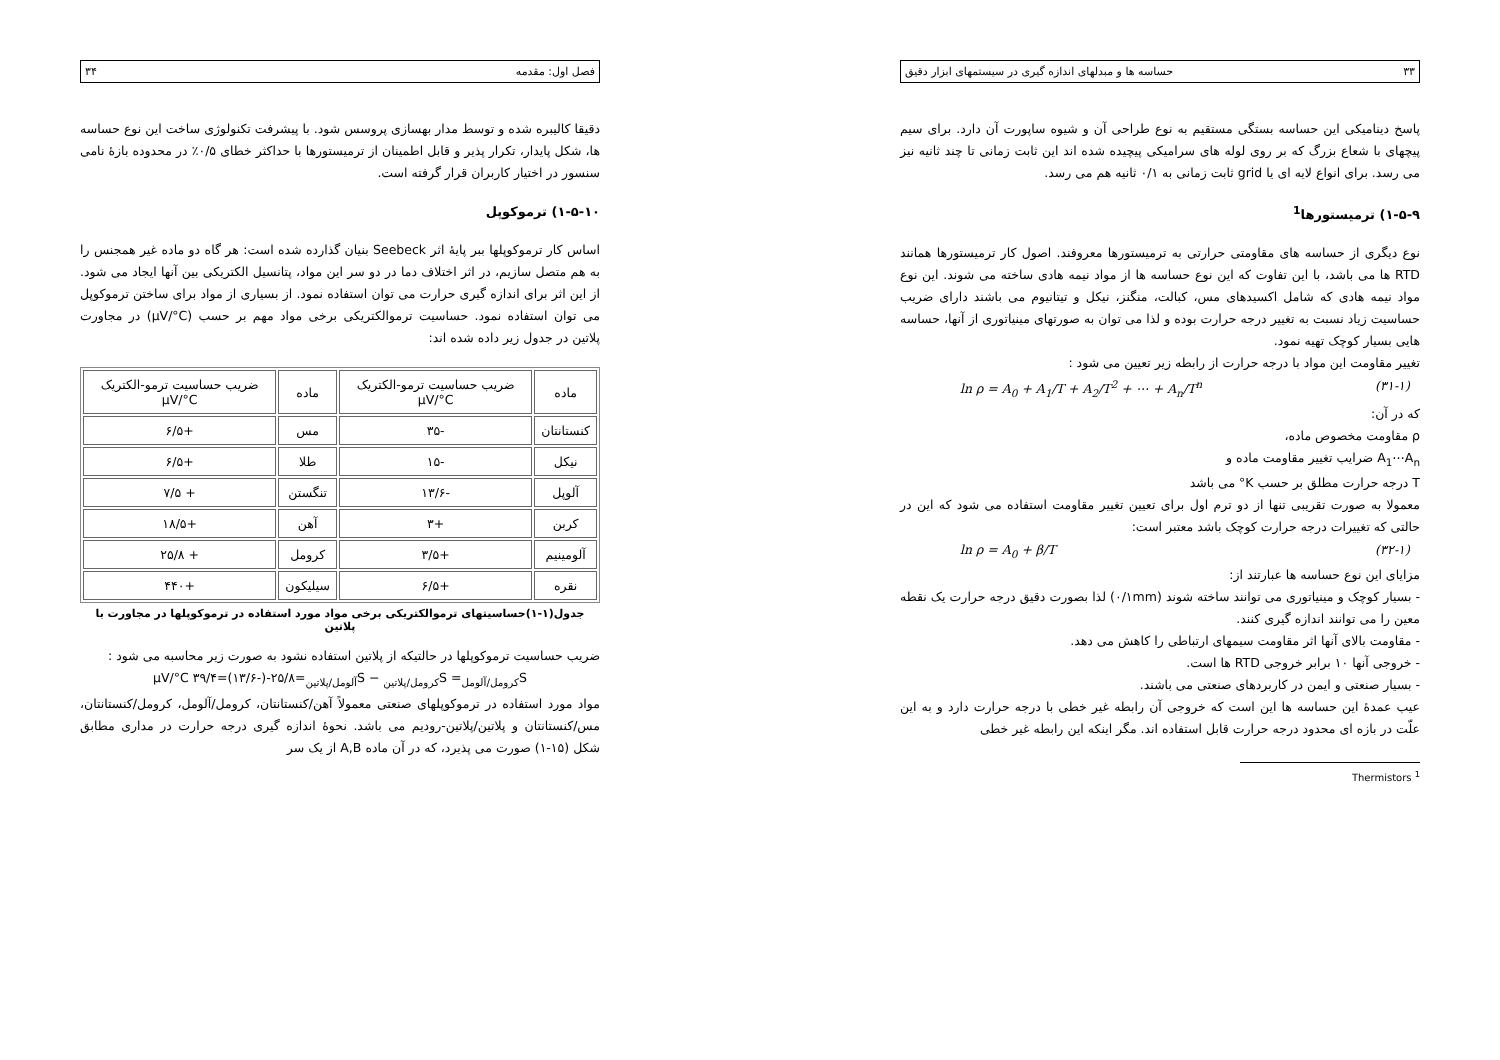۳۳ حساسه ها و مبدلهای اندازه گیری در سیستمهای ابزار دقیق
پاسخ دینامیکی این حساسه بستگی مستقیم به نوع طراحی آن و شیوه ساپورت آن دارد. برای سیم پیچهای با شعاع بزرگ که بر روی لوله های سرامیکی پیچیده شده اند این ثابت زمانی تا چند ثانیه نیز می رسد. برای انواع لایه ای یا grid ثابت زمانی به ۰/۱ ثانیه هم می رسد.
۱-۵-۹) ترمیستورها<sup>1</sup>
نوع دیگری از حساسه های مقاومتی حرارتی به ترمیستورها معروفند. اصول کار ترمیستورها همانند RTD ها می باشد، با این تفاوت که این نوع حساسه ها از مواد نیمه هادی ساخته می شوند. این نوع مواد نیمه هادی که شامل اکسیدهای مس، کبالت، منگنز، نیکل و تیتانیوم می باشند دارای ضریب حساسیت زیاد نسبت به تغییر درجه حرارت بوده و لذا می توان به صورتهای مینیاتوری از آنها، حساسه هایی بسیار کوچک تهیه نمود.
تغییر مقاومت این مواد با درجه حرارت از رابطه زیر تعیین می شود :
ln ρ = A<sub>0</sub> + A<sub>1</sub>/T + A<sub>2</sub>/T<sup>2</sup> + ⋯ + A<sub>n</sub>/T<sup>n</sup> (۳۱-۱)
که در آن:
ρ مقاومت مخصوص ماده،
A<sub>1</sub>⋯A<sub>n</sub> ضرایب تغییر مقاومت ماده و
T درجه حرارت مطلق بر حسب K° می باشد
معمولا به صورت تقریبی تنها از دو ترم اول برای تعیین تغییر مقاومت استفاده می شود که این در حالتی که تغییرات درجه حرارت کوچک باشد معتبر است:
ln ρ = A<sub>0</sub> + β/T (۳۲-۱)
مزایای این نوع حساسه ها عبارتند از:
- بسیار کوچک و مینیاتوری می توانند ساخته شوند (۰/۱mm) لذا بصورت دقیق درجه حرارت یک نقطه معین را می توانند اندازه گیری کنند.
- مقاومت بالای آنها اثر مقاومت سیمهای ارتباطی را کاهش می دهد.
- خروجی آنها ۱۰ برابر خروجی RTD ها است.
- بسیار صنعتی و ایمن در کاربردهای صنعتی می باشند.
عیب عمدهٔ این حساسه ها این است که خروجی آن رابطه غیر خطی با درجه حرارت دارد و به این علّت در بازه ای محدود درجه حرارت قابل استفاده اند. مگر اینکه این رابطه غیر خطی
Thermistors <sup>1</sup>
فصل اول: مقدمه ۳۴
دقیقا کالیبره شده و توسط مدار بهسازی پروسس شود. با پیشرفت تکنولوژی ساخت این نوع حساسه ها، شکل پایدار، تکرار پذیر و قابل اطمینان از ترمیستورها با حداکثر خطای ۰/۵٪ در محدوده بازهٔ نامی سنسور در اختیار کاربران قرار گرفته است.
۱-۵-۱۰) ترموکوپل
اساس کار ترموکوپلها ببر پایهٔ اثر Seebeck بنیان گذارده شده است: هر گاه دو ماده غیر همجنس را به هم متصل سازیم، در اثر اختلاف دما در دو سر این مواد، پتانسیل الکتریکی بین آنها ایجاد می شود. از این اثر برای اندازه گیری حرارت می توان استفاده نمود. از بسیاری از مواد برای ساختن ترموکوپل می توان استفاده نمود. حساسیت ترموالکتریکی برخی مواد مهم بر حسب (μV/°C) در مجاورت پلاتین در جدول زیر داده شده اند:
| ماده | ضریب حساسیت ترمو-الکتریک μV/°C | ماده | ضریب حساسیت ترمو-الکتریک μV/°C |
| --- | --- | --- | --- |
| کنستانتان | -۳۵ | مس | +۶/۵ |
| نیکل | -۱۵ | طلا | +۶/۵ |
| آلوپل | -۱۳/۶ | تنگستن | + ۷/۵ |
| کربن | +۳ | آهن | +۱۸/۵ |
| آلومینیم | +۳/۵ | کرومل | + ۲۵/۸ |
| نقره | +۶/۵ | سیلیکون | +۴۴۰ |
جدول(۱-۱)حساسیتهای ترموالکتریکی برخی مواد مورد استفاده در ترموکوپلها در مجاورت با پلاتین
ضریب حساسیت ترموکوپلها در حالتیکه از پلاتین استفاده نشود به صورت زیر محاسبه می شود :
S<sub>کرومل/آلومل</sub>= S<sub>کرومل/پلاتین</sub> − S<sub>آلومل/پلاتین</sub>=۲۵/۸-(-۱۳/۶)=۳۹/۴ μV/°C
مواد مورد استفاده در ترموکوپلهای صنعتی معمولاً آهن/کنستانتان، کرومل/آلومل، کرومل/کنستانتان، مس/کنستانتان و پلاتین/پلاتین-رودیم می باشد. نحوهٔ اندازه گیری درجه حرارت در مداری مطابق شکل (۱۵-۱) صورت می پذیرد، که در آن ماده A,B از یک سر